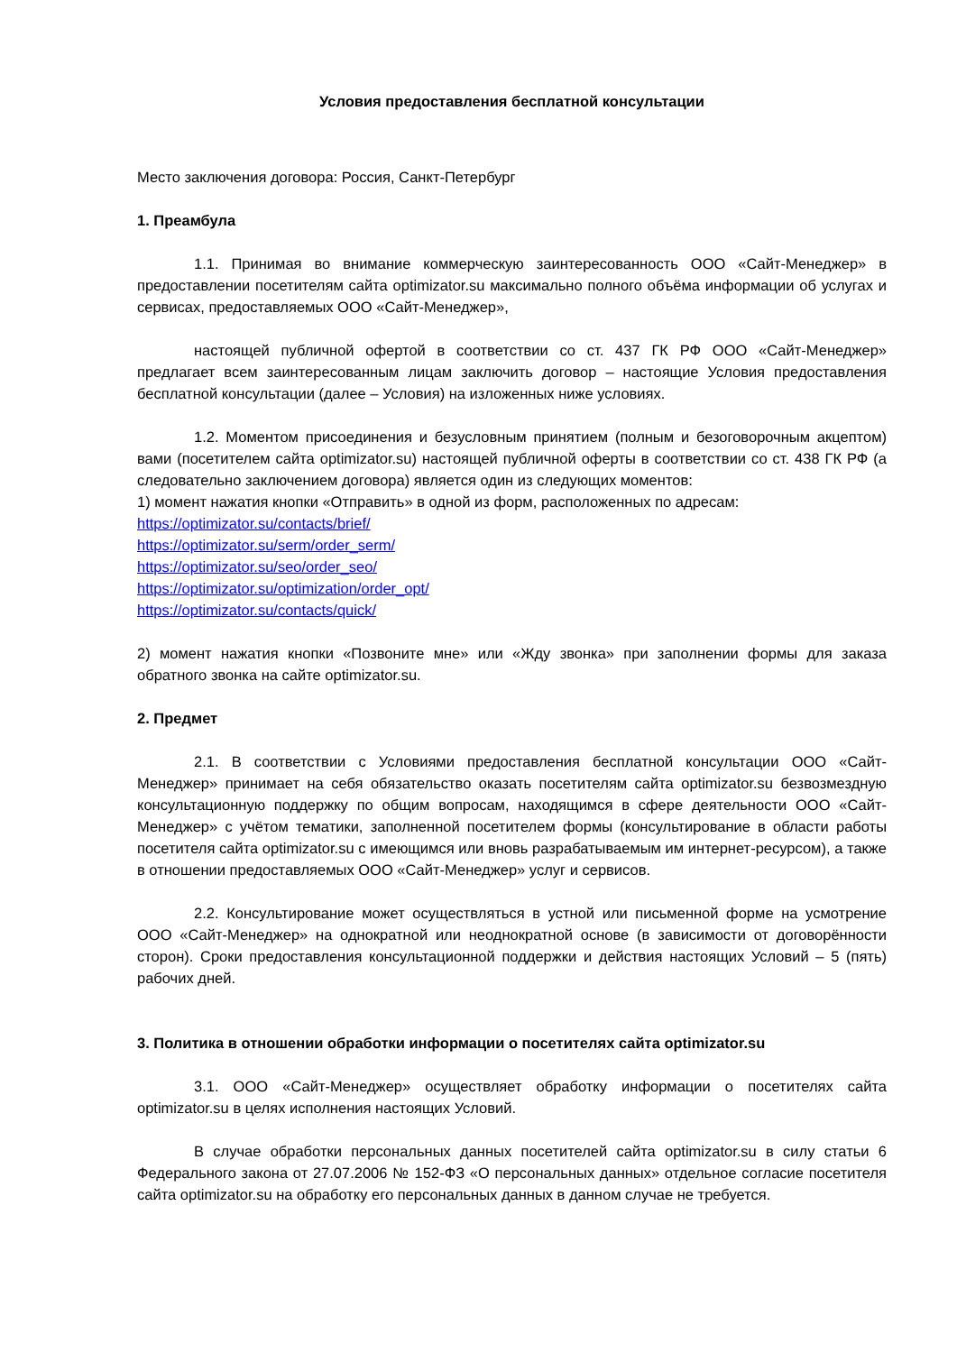Условия предоставления бесплатной консультации
Место заключения договора: Россия, Санкт-Петербург
1. Преамбула
1.1. Принимая во внимание коммерческую заинтересованность ООО «Сайт-Менеджер» в предоставлении посетителям сайта optimizator.su максимально полного объёма информации об услугах и сервисах, предоставляемых ООО «Сайт-Менеджер»,
настоящей публичной офертой в соответствии со ст. 437 ГК РФ ООО «Сайт-Менеджер» предлагает всем заинтересованным лицам заключить договор – настоящие Условия предоставления бесплатной консультации (далее – Условия) на изложенных ниже условиях.
1.2. Моментом присоединения и безусловным принятием (полным и безоговорочным акцептом) вами (посетителем сайта optimizator.su) настоящей публичной оферты в соответствии со ст. 438 ГК РФ (а следовательно заключением договора) является один из следующих моментов:
1) момент нажатия кнопки «Отправить» в одной из форм, расположенных по адресам:
https://optimizator.su/contacts/brief/
https://optimizator.su/serm/order_serm/
https://optimizator.su/seo/order_seo/
https://optimizator.su/optimization/order_opt/
https://optimizator.su/contacts/quick/
2) момент нажатия кнопки «Позвоните мне» или «Жду звонка» при заполнении формы для заказа обратного звонка на сайте optimizator.su.
2. Предмет
2.1. В соответствии с Условиями предоставления бесплатной консультации ООО «Сайт-Менеджер» принимает на себя обязательство оказать посетителям сайта optimizator.su безвозмездную консультационную поддержку по общим вопросам, находящимся в сфере деятельности ООО «Сайт-Менеджер» с учётом тематики, заполненной посетителем формы (консультирование в области работы посетителя сайта optimizator.su с имеющимся или вновь разрабатываемым им интернет-ресурсом), а также в отношении предоставляемых ООО «Сайт-Менеджер» услуг и сервисов.
2.2. Консультирование может осуществляться в устной или письменной форме на усмотрение ООО «Сайт-Менеджер» на однократной или неоднократной основе (в зависимости от договорённости сторон). Сроки предоставления консультационной поддержки и действия настоящих Условий – 5 (пять) рабочих дней.
3. Политика в отношении обработки информации о посетителях сайта optimizator.su
3.1. ООО «Сайт-Менеджер» осуществляет обработку информации о посетителях сайта optimizator.su в целях исполнения настоящих Условий.
В случае обработки персональных данных посетителей сайта optimizator.su в силу статьи 6 Федерального закона от 27.07.2006 № 152-ФЗ «О персональных данных» отдельное согласие посетителя сайта optimizator.su на обработку его персональных данных в данном случае не требуется.